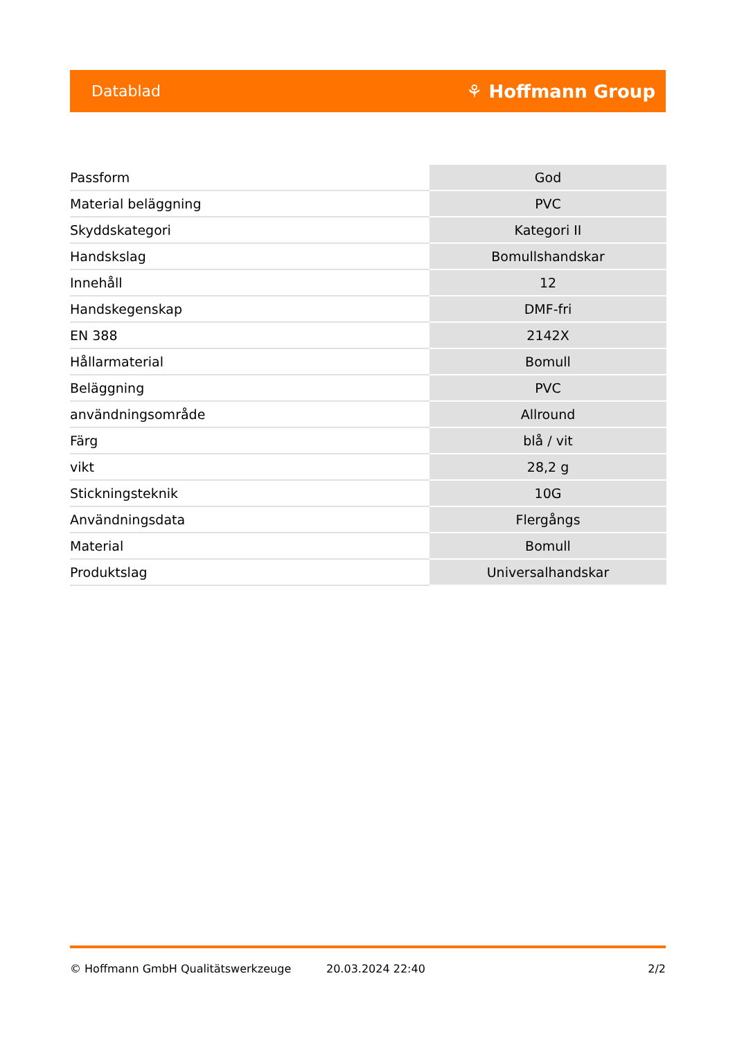Datablad ⚘ Hoffmann Group
| Passform | God |
| Material beläggning | PVC |
| Skyddskategori | Kategori II |
| Handskslag | Bomullshandskar |
| Innehåll | 12 |
| Handskegenskap | DMF-fri |
| EN 388 | 2142X |
| Hållarmaterial | Bomull |
| Beläggning | PVC |
| användningsområde | Allround |
| Färg | blå / vit |
| vikt | 28,2 g |
| Stickningsteknik | 10G |
| Användningsdata | Flergångs |
| Material | Bomull |
| Produktslag | Universalhandskar |
© Hoffmann GmbH Qualitätswerkzeuge 20.03.2024 22:40 2/2